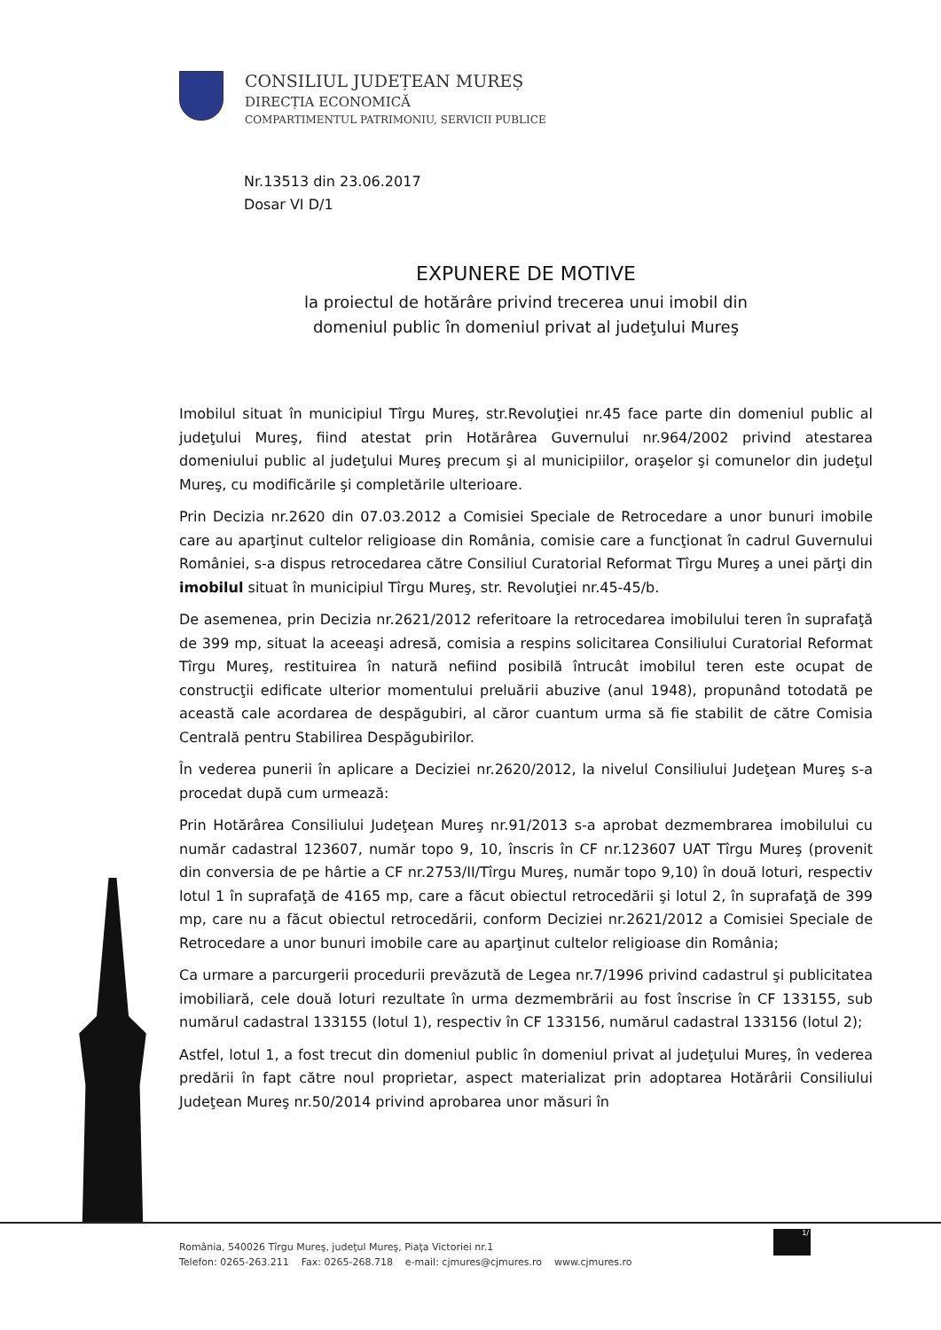CONSILIUL JUDEȚEAN MUREȘ
DIRECȚIA ECONOMICĂ
COMPARTIMENTUL PATRIMONIU, SERVICII PUBLICE
Nr.13513 din 23.06.2017
Dosar VI D/1
EXPUNERE DE MOTIVE
la proiectul de hotărâre privind trecerea unui imobil din
domeniul public în domeniul privat al judeţului Mureş
Imobilul situat în municipiul Tîrgu Mureş, str.Revoluţiei nr.45 face parte din domeniul public al judeţului Mureş, fiind atestat prin Hotărârea Guvernului nr.964/2002 privind atestarea domeniului public al judeţului Mureş precum şi al municipiilor, oraşelor şi comunelor din judeţul Mureş, cu modificările şi completările ulterioare.
Prin Decizia nr.2620 din 07.03.2012 a Comisiei Speciale de Retrocedare a unor bunuri imobile care au aparţinut cultelor religioase din România, comisie care a funcţionat în cadrul Guvernului României, s-a dispus retrocedarea către Consiliul Curatorial Reformat Tîrgu Mureş a unei părţi din imobilul situat în municipiul Tîrgu Mureş, str. Revoluţiei nr.45-45/b.
De asemenea, prin Decizia nr.2621/2012 referitoare la retrocedarea imobilului teren în suprafaţă de 399 mp, situat la aceeaşi adresă, comisia a respins solicitarea Consiliului Curatorial Reformat Tîrgu Mureş, restituirea în natură nefiind posibilă întrucât imobilul teren este ocupat de construcţii edificate ulterior momentului preluării abuzive (anul 1948), propunând totodată pe această cale acordarea de despăgubiri, al căror cuantum urma să fie stabilit de către Comisia Centrală pentru Stabilirea Despăgubirilor.
În vederea punerii în aplicare a Deciziei nr.2620/2012, la nivelul Consiliului Judeţean Mureş s-a procedat după cum urmează:
Prin Hotărârea Consiliului Judeţean Mureş nr.91/2013 s-a aprobat dezmembrarea imobilului cu număr cadastral 123607, număr topo 9, 10, înscris în CF nr.123607 UAT Tîrgu Mureş (provenit din conversia de pe hârtie a CF nr.2753/II/Tîrgu Mureş, număr topo 9,10) în două loturi, respectiv lotul 1 în suprafaţă de 4165 mp, care a făcut obiectul retrocedării şi lotul 2, în suprafaţă de 399 mp, care nu a făcut obiectul retrocedării, conform Deciziei nr.2621/2012 a Comisiei Speciale de Retrocedare a unor bunuri imobile care au aparţinut cultelor religioase din România;
Ca urmare a parcurgerii procedurii prevăzută de Legea nr.7/1996 privind cadastrul şi publicitatea imobiliară, cele două loturi rezultate în urma dezmembrării au fost înscrise în CF 133155, sub numărul cadastral 133155 (lotul 1), respectiv în CF 133156, numărul cadastral 133156 (lotul 2);
Astfel, lotul 1, a fost trecut din domeniul public în domeniul privat al judeţului Mureş, în vederea predării în fapt către noul proprietar, aspect materializat prin adoptarea Hotărârii Consiliului Judeţean Mureş nr.50/2014 privind aprobarea unor măsuri în
România, 540026 Tîrgu Mureş, judeţul Mureş, Piaţa Victoriei nr.1
Telefon: 0265-263.211 Fax: 0265-268.718 e-mail: cjmures@cjmures.ro www.cjmures.ro
1/